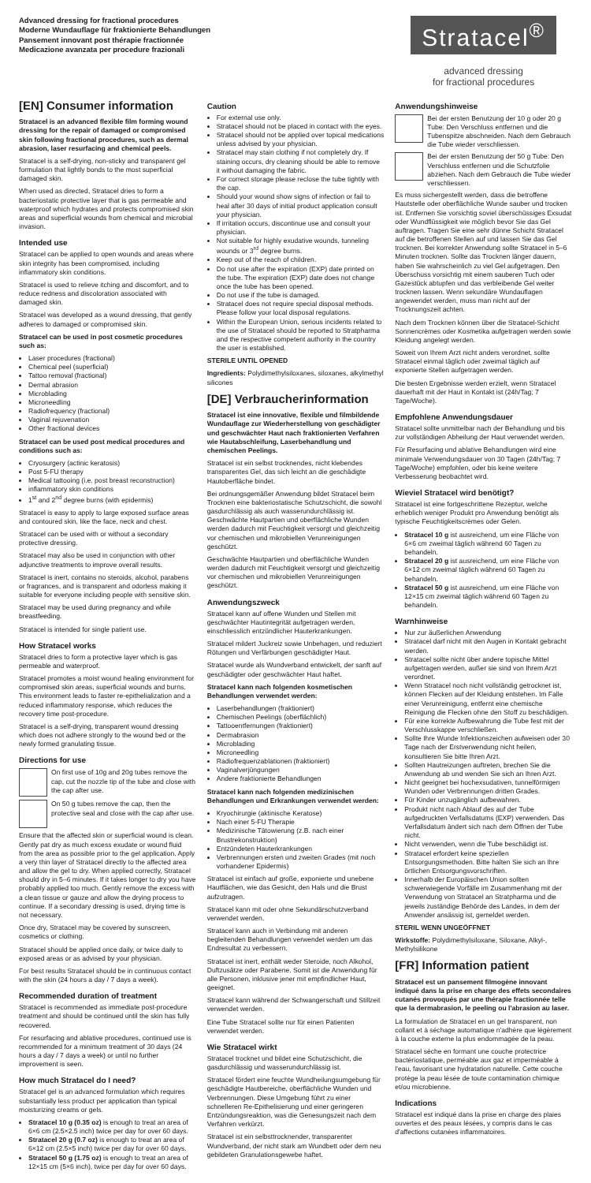Advanced dressing for fractional procedures
Moderne Wundauflage für fraktionierte Behandlungen
Pansement innovant post thérapie fractionnée
Medicazione avanzata per procedure frazionali
Stratacel<sup>®</sup>
advanced dressing
for fractional procedures
[EN] Consumer information
Stratacel is an advanced flexible film forming wound dressing for the repair of damaged or compromised skin following fractional procedures, such as dermal abrasion, laser resurfacing and chemical peels.
Stratacel is a self-drying, non-sticky and transparent gel formulation that lightly bonds to the most superficial damaged skin.
When used as directed, Stratacel dries to form a bacteriostatic protective layer that is gas permeable and waterproof which hydrates and protects compromised skin areas and superficial wounds from chemical and microbial invasion.
Intended use
Stratacel can be applied to open wounds and areas where skin integrity has been compromised, including inflammatory skin conditions.
Stratacel is used to relieve itching and discomfort, and to reduce redness and discoloration associated with damaged skin.
Stratacel was developed as a wound dressing, that gently adheres to damaged or compromised skin.
Stratacel can be used in post cosmetic procedures such as:
Laser procedures (fractional)
Chemical peel (superficial)
Tattoo removal (fractional)
Dermal abrasion
Microblading
Microneedling
Radiofrequency (fractional)
Vaginal rejuvenation
Other fractional devices
Stratacel can be used post medical procedures and conditions such as:
Cryosurgery (actinic keratosis)
Post 5-FU therapy
Medical tattooing (i.e. post breast reconstruction)
inflammatory skin conditions
1<sup>st</sup> and 2<sup>nd</sup> degree burns (with epidermis)
Stratacel is easy to apply to large exposed surface areas and contoured skin, like the face, neck and chest.
Stratacel can be used with or without a secondary protective dressing.
Stratacel may also be used in conjunction with other adjunctive treatments to improve overall results.
Stratacel is inert, contains no steroids, alcohol, parabens or fragrances, and is transparent and odorless making it suitable for everyone including people with sensitive skin.
Stratacel may be used during pregnancy and while breastfeeding.
Stratacel is intended for single patient use.
How Stratacel works
Stratacel dries to form a protective layer which is gas permeable and waterproof.
Stratacel promotes a moist wound healing environment for compromised skin areas, superficial wounds and burns. This environment leads to faster re-epithelialization and a reduced inflammatory response, which reduces the recovery time post-procedure.
Stratacel is a self-drying, transparent wound dressing which does not adhere strongly to the wound bed or the newly formed granulating tissue.
Directions for use
On first use of 10g and 20g tubes remove the cap, cut the nozzle tip of the tube and close with the cap after use.
On 50 g tubes remove the cap, then the protective seal and close with the cap after use.
Ensure that the affected skin or superficial wound is clean. Gently pat dry as much excess exudate or wound fluid from the area as possible prior to the gel application. Apply a very thin layer of Stratacel directly to the affected area and allow the gel to dry. When applied correctly, Stratacel should dry in 5–6 minutes. If it takes longer to dry you have probably applied too much. Gently remove the excess with a clean tissue or gauze and allow the drying process to continue. If a secondary dressing is used, drying time is not necessary.
Once dry, Stratacel may be covered by sunscreen, cosmetics or clothing.
Stratacel should be applied once daily, or twice daily to exposed areas or as advised by your physician.
For best results Stratacel should be in continuous contact with the skin (24 hours a day / 7 days a week).
Recommended duration of treatment
Stratacel is recommended as immediate post-procedure treatment and should be continued until the skin has fully recovered.
For resurfacing and ablative procedures, continued use is recommended for a minimum treatment of 30 days (24 hours a day / 7 days a week) or until no further improvement is seen.
How much Stratacel do I need?
Stratacel gel is an advanced formulation which requires substantially less product per application than typical moisturizing creams or gels.
Stratacel 10 g (0.35 oz) is enough to treat an area of 6×6 cm (2.5×2.5 inch) twice per day for over 60 days.
Stratacel 20 g (0.7 oz) is enough to treat an area of 6×12 cm (2.5×5 inch) twice per day for over 60 days.
Stratacel 50 g (1.75 oz) is enough to treat an area of 12×15 cm (5×6 inch), twice per day for over 60 days.
Caution
For external use only.
Stratacel should not be placed in contact with the eyes.
Stratacel should not be applied over topical medications unless advised by your physician.
Stratacel may stain clothing if not completely dry. If staining occurs, dry cleaning should be able to remove it without damaging the fabric.
For correct storage please reclose the tube tightly with the cap.
Should your wound show signs of infection or fail to heal after 30 days of initial product application consult your physician.
If irritation occurs, discontinue use and consult your physician.
Not suitable for highly exudative wounds, tunneling wounds or 3<sup>rd</sup> degree burns.
Keep out of the reach of children.
Do not use after the expiration (EXP) date printed on the tube. The expiration (EXP) date does not change once the tube has been opened.
Do not use if the tube is damaged.
Stratacel does not require special disposal methods. Please follow your local disposal regulations.
Within the European Union, serious incidents related to the use of Stratacel should be reported to Stratpharma and the respective competent authority in the country the user is established.
STERILE UNTIL OPENED
Ingredients: Polydimethylsiloxanes, siloxanes, alkylmethyl silicones
[DE] Verbraucherinformation
Stratacel ist eine innovative, flexible und filmbildende Wundauflage zur Wiederherstellung von geschädigter und geschwächter Haut nach fraktionierten Verfahren wie Hautabschleifung, Laserbehandlung und chemischen Peelings.
Stratacel ist ein selbst trocknendes, nicht klebendes transparentes Gel, das sich leicht an die geschädigte Hautoberfläche bindet.
Bei ordnungsgemäßer Anwendung bildet Stratacel beim Trocknen eine bakteriostatische Schutzschicht, die sowohl gasdurchlässig als auch wasserundurchlässig ist. Geschwächte Hautpartien und oberflächliche Wunden werden dadurch mit Feuchtigkeit versorgt und gleichzeitig vor chemischen und mikrobiellen Verunreinigungen geschützt.
Geschwächte Hautpartien und oberflächliche Wunden werden dadurch mit Feuchtigkeit versorgt und gleichzeitig vor chemischen und mikrobiellen Verunreinigungen geschützt.
Anwendungszweck
Stratacel kann auf offene Wunden und Stellen mit geschwächter Hautintegrität aufgetragen werden, einschliesslich entzündlicher Hauterkrankungen.
Stratacel mildert Juckreiz sowie Unbehagen, und reduziert Rötungen und Verfärbungen geschädigter Haut.
Stratacel wurde als Wundverband entwickelt, der sanft auf geschädigter oder geschwächter Haut haftet.
Stratacel kann nach folgenden kosmetischen Behandlungen verwendet werden:
Laserbehandlungen (fraktioniert)
Chemischen Peelings (oberflächlich)
Tattooentfernungen (fraktioniert)
Dermabrasion
Microblading
Microneedling
Radiofrequenzablationen (fraktioniert)
Vaginalverjüngungen
Andere fraktionierte Behandlungen
Stratacel kann nach folgenden medizinischen Behandlungen und Erkrankungen verwendet werden:
Kryochirurgie (aktinische Keratose)
Nach einer 5-FU Therapie
Medizinische Tätowierung (z.B. nach einer Brustrekonstruktion)
Entzündeten Hauterkrankungen
Verbrennungen ersten und zweiten Grades (mit noch vorhandener Epidermis)
Stratacel ist einfach auf große, exponierte und unebene Hautflächen, wie das Gesicht, den Hals und die Brust aufzutragen.
Stratacel kann mit oder ohne Sekundärschutzverband verwendet werden.
Stratacel kann auch in Verbindung mit anderen begleitenden Behandlungen verwendet werden um das Endresultat zu verbessern.
Stratacel ist inert, enthält weder Steroide, noch Alkohol, Duftzusätze oder Parabene. Somit ist die Anwendung für alle Personen, inklusive jener mit empfindlicher Haut, geeignet.
Stratacel kann während der Schwangerschaft und Stillzeit verwendet werden.
Eine Tube Stratacel sollte nur für einen Patienten verwendet werden.
Wie Stratacel wirkt
Stratacel trocknet und bildet eine Schutzschicht, die gasdurchlässig und wasserundurchlässig ist.
Stratacel fördert eine feuchte Wundheilungsumgebung für geschädigte Hautbereiche, oberflächliche Wunden und Verbrennungen. Diese Umgebung führt zu einer schnelleren Re-Epithelisierung und einer geringeren Entzündungsreaktion, was die Genesungszeit nach dem Verfahren verkürzt.
Stratacel ist ein selbsttrocknender, transparenter Wundverband, der nicht stark am Wundbett oder dem neu gebildeten Granulationsgewebe haftet.
Anwendungshinweise
Bei der ersten Benutzung der 10 g oder 20 g Tube: Den Verschluss entfernen und die Tubenspitze abschneiden. Nach dem Gebrauch die Tube wieder verschliessen.
Bei der ersten Benutzung der 50 g Tube: Den Verschluss entfernen und die Schutzfolie abziehen. Nach dem Gebrauch die Tube wieder verschliessen.
Es muss sichergestellt werden, dass die betroffene Hautstelle oder oberflächliche Wunde sauber und trocken ist. Entfernen Sie vorsichtig soviel überschüssiges Exsudat oder Wundflüssigkeit wie möglich bevor Sie das Gel auftragen. Tragen Sie eine sehr dünne Schicht Stratacel auf die betroffenen Stellen auf und lassen Sie das Gel trocknen. Bei korrekter Anwendung sollte Stratacel in 5–6 Minuten trocknen. Sollte das Trocknen länger dauern, haben Sie wahrscheinlich zu viel Gel aufgetragen. Den Überschuss vorsichtig mit einem sauberen Tuch oder Gazestück abtupfen und das verbleibende Gel weiter trocknen lassen. Wenn sekundäre Wundauflagen angewendet werden, muss man nicht auf der Trocknungszeit achten.
Nach dem Trocknen können über die Stratacel-Schicht Sonnencrèmes oder Kosmetika aufgetragen werden sowie Kleidung angelegt werden.
Soweit von Ihrem Arzt nicht anders verordnet, sollte Stratacel einmal täglich oder zweimal täglich auf exponierte Stellen aufgetragen werden.
Die besten Ergebnisse werden erzielt, wenn Stratacel dauerhaft mit der Haut in Kontakt ist (24h/Tag; 7 Tage/Woche).
Empfohlene Anwendungsdauer
Stratacel sollte unmittelbar nach der Behandlung und bis zur vollständigen Abheilung der Haut verwendet werden.
Für Resurfacing und ablative Behandlungen wird eine minimale Verwendungsdauer von 30 Tagen (24h/Tag; 7 Tage/Woche) empfohlen, oder bis keine weitere Verbesserung beobachtet wird.
Wieviel Stratacel wird benötigt?
Stratacel ist eine fortgeschrittene Rezeptur, welche erheblich weniger Produkt pro Anwendung benötigt als typische Feuchtigkeitscrèmes oder Gelen.
Stratacel 10 g ist ausreichend, um eine Fläche von 6×6 cm zweimal täglich während 60 Tagen zu behandeln.
Stratacel 20 g ist ausreichend, um eine Fläche von 6×12 cm zweimal täglich während 60 Tagen zu behandeln.
Stratacel 50 g ist ausreichend, um eine Fläche von 12×15 cm zweimal täglich während 60 Tagen zu behandeln.
Warnhinweise
Nur zur äußerlichen Anwendung
Stratacel darf nicht mit den Augen in Kontakt gebracht werden.
Stratacel sollte nicht über andere topische Mittel aufgetragen werden, außer sie sind von Ihrem Arzt verordnet.
Wenn Stratacel noch nicht vollständig getrocknet ist, können Flecken auf der Kleidung entstehen. Im Falle einer Verunreinigung, entfernt eine chemische Reinigung die Flecken ohne den Stoff zu beschädigen.
Für eine korrekte Aufbewahrung die Tube fest mit der Verschlusskappe verschließen.
Sollte Ihre Wunde Infektionszeichen aufweisen oder 30 Tage nach der Erstverwendung nicht heilen, konsultieren Sie bitte Ihren Arzt.
Sollten Hautreizungen auftreten, brechen Sie die Anwendung ab und wenden Sie sich an Ihren Arzt.
Nicht geeignet bei hochexsudativen, tunnelförmigen Wunden oder Verbrennungen dritten Grades.
Für Kinder unzugänglich aufbewahren.
Produkt nicht nach Ablauf des auf der Tube aufgedruckten Verfallsdatums (EXP) verwenden. Das Verfallsdatum ändert sich nach dem Öffnen der Tube nicht.
Nicht verwenden, wenn die Tube beschädigt ist.
Stratacel erfordert keine speziellen Entsorgungsmethoden. Bitte halten Sie sich an Ihre örtlichen Entsorgungsvorschriften.
Innerhalb der Europäischen Union sollten schwerwiegende Vorfälle im Zusammenhang mit der Verwendung von Stratacel an Stratpharma und die jeweils zuständige Behörde des Landes, in dem der Anwender ansässig ist, gemeldet werden.
STERIL WENN UNGEÖFFNET
Wirkstoffe: Polydimethylsiloxane, Siloxane, Alkyl-, Methylsilikone
[FR] Information patient
Stratacel est un pansement filmogène innovant indiqué dans la prise en charge des effets secondaires cutanés provoqués par une thérapie fractionnée telle que la dermabrasion, le peeling ou l'abrasion au laser.
La formulation de Stratacel en un gel transparent, non collant et à séchage automatique n'adhère que légèrement à la couche externe la plus endommagée de la peau.
Stratacel sèche en formant une couche protectrice bactériostatique, perméable aux gaz et imperméable à l'eau, favorisant une hydratation naturelle. Cette couche protège la peau lésée de toute contamination chimique et/ou microbienne.
Indications
Stratacel est indiqué dans la prise en charge des plaies ouvertes et des peaux lésées, y compris dans le cas d'affections cutanées inflammatoires.